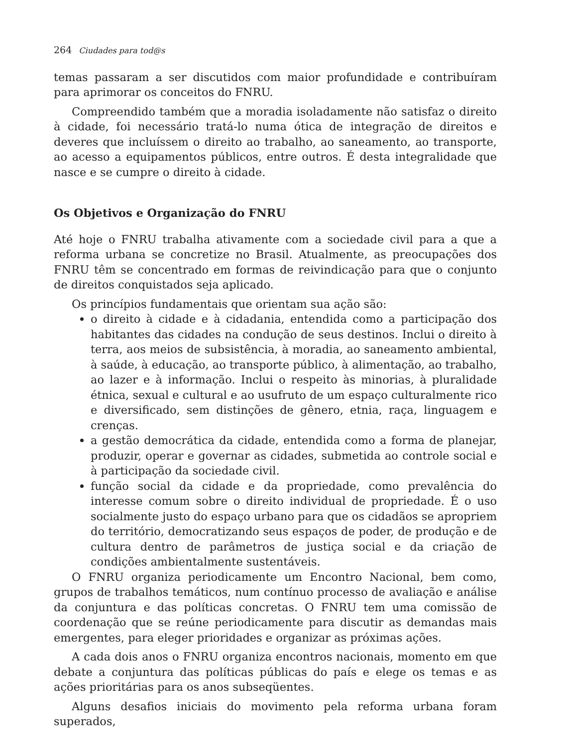264 Ciudades para tod@s
temas passaram a ser discutidos com maior profundidade e contribuíram para aprimorar os conceitos do FNRU.
Compreendido também que a moradia isoladamente não satisfaz o direito à cidade, foi necessário tratá-lo numa ótica de integração de direitos e deveres que incluíssem o direito ao trabalho, ao saneamento, ao transporte, ao acesso a equipamentos públicos, entre outros. É desta integralidade que nasce e se cumpre o direito à cidade.
Os Objetivos e Organização do FNRU
Até hoje o FNRU trabalha ativamente com a sociedade civil para a que a reforma urbana se concretize no Brasil. Atualmente, as preocupações dos FNRU têm se concentrado em formas de reivindicação para que o conjunto de direitos conquistados seja aplicado.
Os princípios fundamentais que orientam sua ação são:
o direito à cidade e à cidadania, entendida como a participação dos habitantes das cidades na condução de seus destinos. Inclui o direito à terra, aos meios de subsistência, à moradia, ao saneamento ambiental, à saúde, à educação, ao transporte público, à alimentação, ao trabalho, ao lazer e à informação. Inclui o respeito às minorias, à pluralidade étnica, sexual e cultural e ao usufruto de um espaço culturalmente rico e diversificado, sem distinções de gênero, etnia, raça, linguagem e crenças.
a gestão democrática da cidade, entendida como a forma de planejar, produzir, operar e governar as cidades, submetida ao controle social e à participação da sociedade civil.
função social da cidade e da propriedade, como prevalência do interesse comum sobre o direito individual de propriedade. É o uso socialmente justo do espaço urbano para que os cidadãos se apropriem do território, democratizando seus espaços de poder, de produção e de cultura dentro de parâmetros de justiça social e da criação de condições ambientalmente sustentáveis.
O FNRU organiza periodicamente um Encontro Nacional, bem como, grupos de trabalhos temáticos, num contínuo processo de avaliação e análise da conjuntura e das políticas concretas. O FNRU tem uma comissão de coordenação que se reúne periodicamente para discutir as demandas mais emergentes, para eleger prioridades e organizar as próximas ações.
A cada dois anos o FNRU organiza encontros nacionais, momento em que debate a conjuntura das políticas públicas do país e elege os temas e as ações prioritárias para os anos subseqüentes.
Alguns desafios iniciais do movimento pela reforma urbana foram superados,